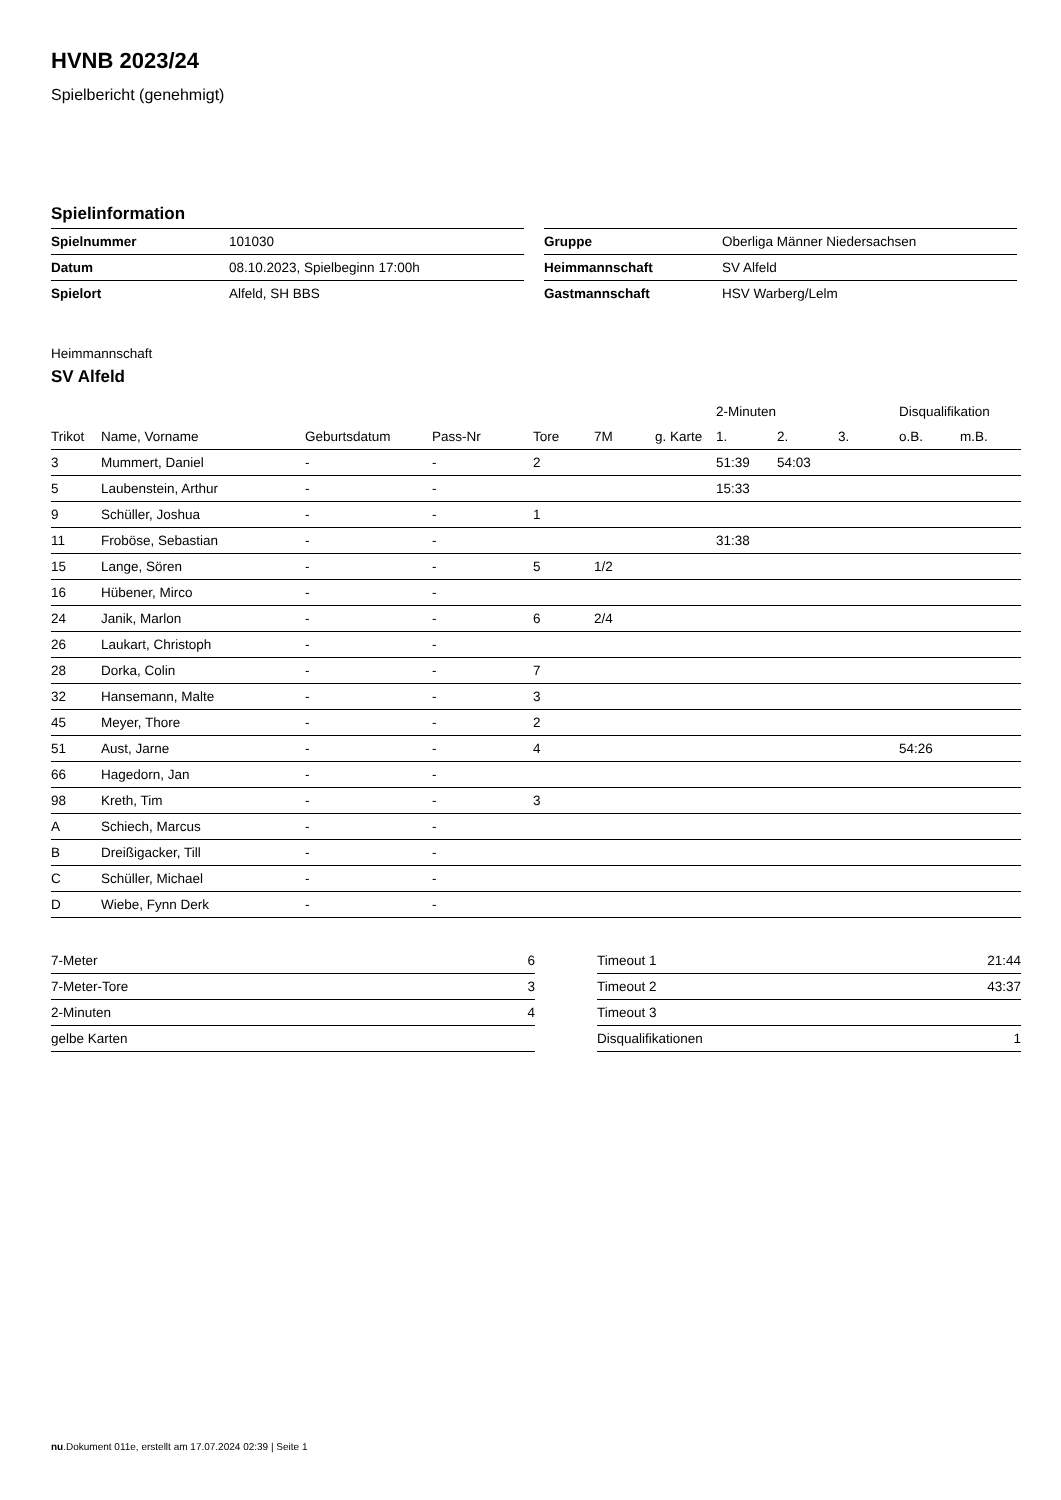HVNB 2023/24
Spielbericht (genehmigt)
Spielinformation
| Spielnummer | 101030 |
| Datum | 08.10.2023, Spielbeginn 17:00h |
| Spielort | Alfeld, SH BBS |
| Gruppe | Oberliga Männer Niedersachsen |
| Heimmannschaft | SV Alfeld |
| Gastmannschaft | HSV Warberg/Lelm |
Heimmannschaft
SV Alfeld
| | | | | | | | 2-Minuten | | | Disqualifikation | |
| --- | --- | --- | --- | --- | --- | --- | --- | --- | --- | --- | --- |
| Trikot | Name, Vorname | Geburtsdatum | Pass-Nr | Tore | 7M | g. Karte | 1. | 2. | 3. | o.B. | m.B. |
| 3 | Mummert, Daniel | - | - | 2 | | | 51:39 | 54:03 | | | |
| 5 | Laubenstein, Arthur | - | - | | | | 15:33 | | | | |
| 9 | Schüller, Joshua | - | - | 1 | | | | | | | |
| 11 | Froböse, Sebastian | - | - | | | | 31:38 | | | | |
| 15 | Lange, Sören | - | - | 5 | 1/2 | | | | | | |
| 16 | Hübener, Mirco | - | - | | | | | | | | |
| 24 | Janik, Marlon | - | - | 6 | 2/4 | | | | | | |
| 26 | Laukart, Christoph | - | - | | | | | | | | |
| 28 | Dorka, Colin | - | - | 7 | | | | | | | |
| 32 | Hansemann, Malte | - | - | 3 | | | | | | | |
| 45 | Meyer, Thore | - | - | 2 | | | | | | | |
| 51 | Aust, Jarne | - | - | 4 | | | | | | 54:26 | |
| 66 | Hagedorn, Jan | - | - | | | | | | | | |
| 98 | Kreth, Tim | - | - | 3 | | | | | | | |
| A | Schiech, Marcus | - | - | | | | | | | | |
| B | Dreißigacker, Till | - | - | | | | | | | | |
| C | Schüller, Michael | - | - | | | | | | | | |
| D | Wiebe, Fynn Derk | - | - | | | | | | | | |
| 7-Meter | 6 |
| 7-Meter-Tore | 3 |
| 2-Minuten | 4 |
| gelbe Karten | |
| Timeout 1 | 21:44 |
| Timeout 2 | 43:37 |
| Timeout 3 | |
| Disqualifikationen | 1 |
nu.Dokument 011e, erstellt am 17.07.2024 02:39 | Seite 1